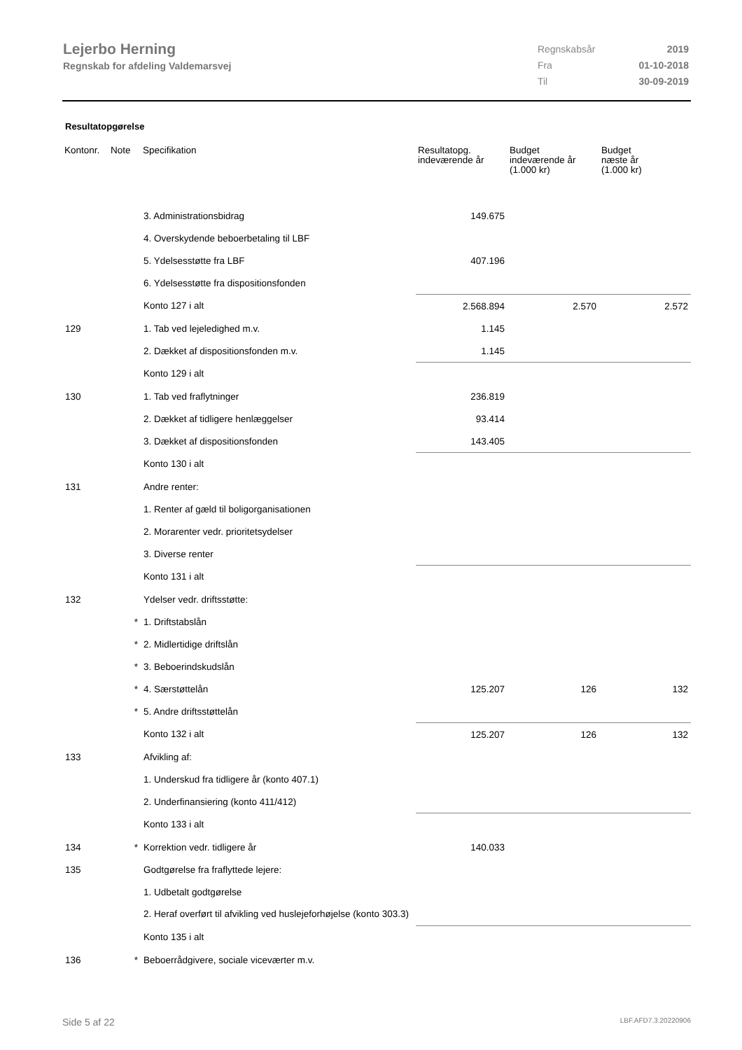Lejerbo Herning
Regnskab for afdeling Valdemarsvej
| Regnskabsår | 2019 |
| Fra | 01-10-2018 |
| Til | 30-09-2019 |
Resultatopgørelse
| Kontonr. | Note | Specifikation | Resultatopg. indeværende år | Budget indeværende år (1.000 kr) | Budget næste år (1.000 kr) |
| --- | --- | --- | --- | --- | --- |
| | | 3. Administrationsbidrag | 149.675 | | |
| | | 4. Overskydende beboerbetaling til LBF | | | |
| | | 5. Ydelsesstøtte fra LBF | 407.196 | | |
| | | 6. Ydelsesstøtte fra dispositionsfonden | | | |
| | | Konto 127 i alt | 2.568.894 | 2.570 | 2.572 |
| 129 | | 1. Tab ved lejeledighed m.v. | 1.145 | | |
| | | 2. Dækket af dispositionsfonden m.v. | 1.145 | | |
| | | Konto 129 i alt | | | |
| 130 | | 1. Tab ved fraflytninger | 236.819 | | |
| | | 2. Dækket af tidligere henlæggelser | 93.414 | | |
| | | 3. Dækket af dispositionsfonden | 143.405 | | |
| | | Konto 130 i alt | | | |
| 131 | | Andre renter: | | | |
| | | 1. Renter af gæld til boligorganisationen | | | |
| | | 2. Morarenter vedr. prioritetsydelser | | | |
| | | 3. Diverse renter | | | |
| | | Konto 131 i alt | | | |
| 132 | | Ydelser vedr. driftsstøtte: | | | |
| | * | 1. Driftstabslån | | | |
| | * | 2. Midlertidige driftslån | | | |
| | * | 3. Beboerindskudslån | | | |
| | * | 4. Særstøttelån | 125.207 | 126 | 132 |
| | * | 5. Andre driftsstøttelån | | | |
| | | Konto 132 i alt | 125.207 | 126 | 132 |
| 133 | | Afvikling af: | | | |
| | | 1. Underskud fra tidligere år (konto 407.1) | | | |
| | | 2. Underfinansiering (konto 411/412) | | | |
| | | Konto 133 i alt | | | |
| 134 | * | Korrektion vedr. tidligere år | 140.033 | | |
| 135 | | Godtgørelse fra fraflyttede lejere: | | | |
| | | 1. Udbetalt godtgørelse | | | |
| | | 2. Heraf overført til afvikling ved huslejeforhøjelse (konto 303.3) | | | |
| | | Konto 135 i alt | | | |
| 136 | * | Beboerrådgivere, sociale viceværter m.v. | | | |
Side 5 af 22 LBF.AFD7.3.20220906